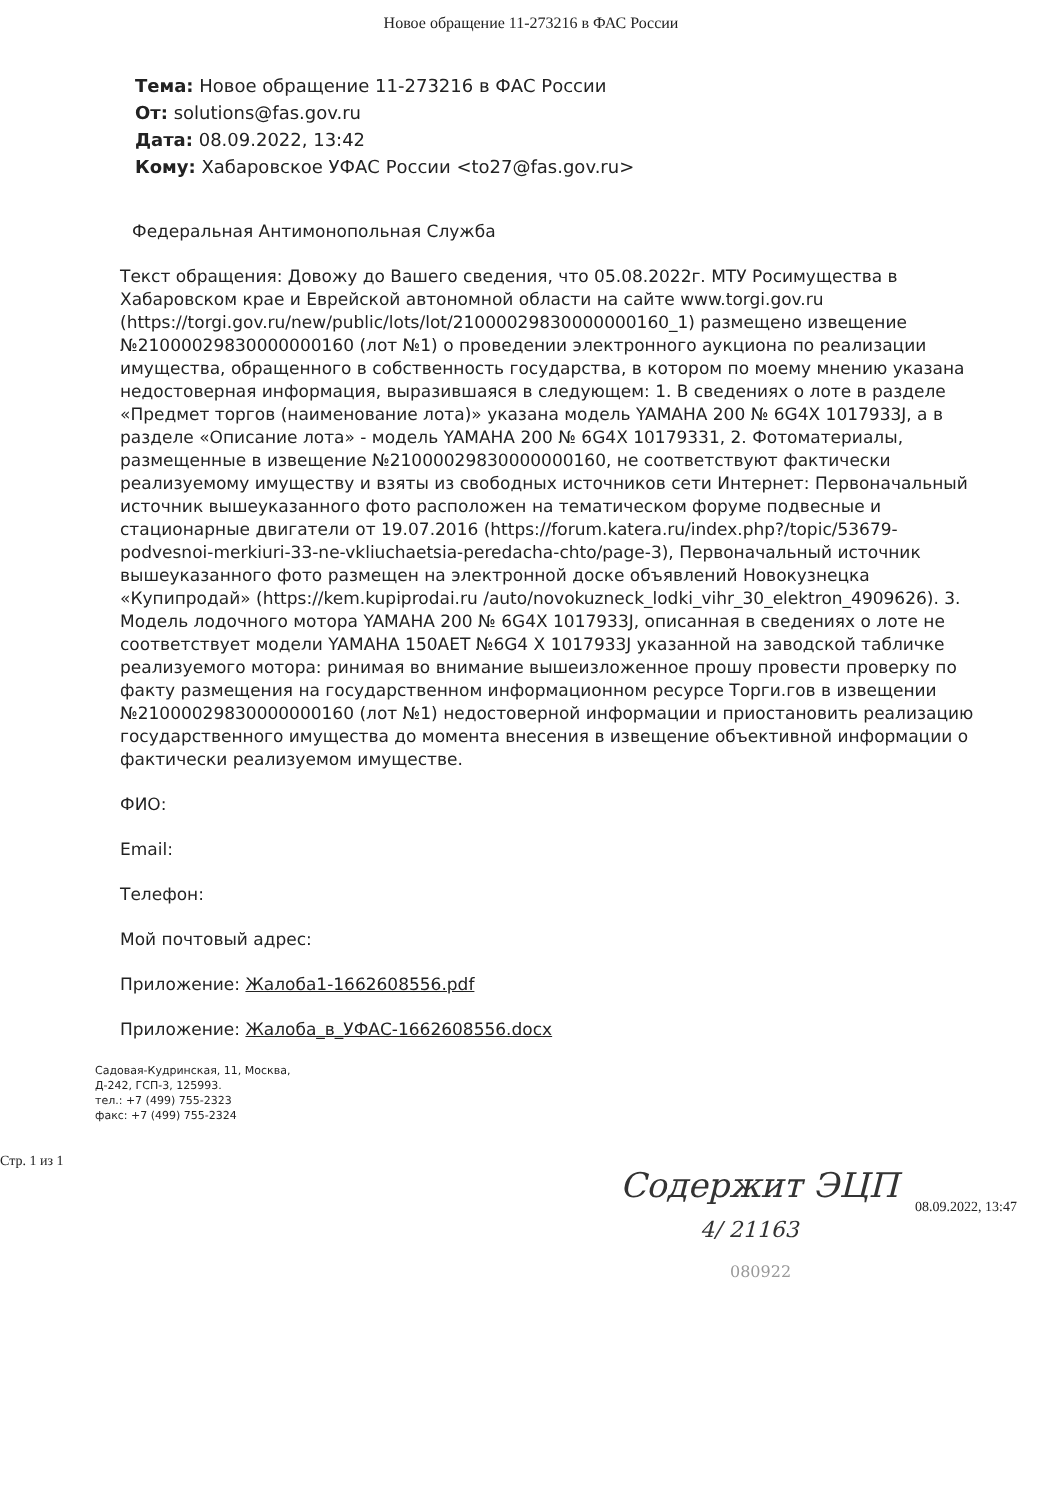Новое обращение 11-273216 в ФАС России
Тема: Новое обращение 11-273216 в ФАС России
От: solutions@fas.gov.ru
Дата: 08.09.2022, 13:42
Кому: Хабаровское УФАС России <to27@fas.gov.ru>
Федеральная Антимонопольная Служба
Текст обращения: Довожу до Вашего сведения, что 05.08.2022г. МТУ Росимущества в Хабаровском крае и Еврейской автономной области на сайте www.torgi.gov.ru (https://torgi.gov.ru/new/public/lots/lot/21000029830000000160_1) размещено извещение №21000029830000000160 (лот №1) о проведении электронного аукциона по реализации имущества, обращенного в собственность государства, в котором по моему мнению указана недостоверная информация, выразившаяся в следующем: 1. В сведениях о лоте в разделе «Предмет торгов (наименование лота)» указана модель YAMAHA 200 № 6G4X 1017933J, а в разделе «Описание лота» - модель YAMAHA 200 № 6G4X 10179331, 2. Фотоматериалы, размещенные в извещение №21000029830000000160, не соответствуют фактически реализуемому имуществу и взяты из свободных источников сети Интернет: Первоначальный источник вышеуказанного фото расположен на тематическом форуме подвесные и стационарные двигатели от 19.07.2016 (https://forum.katera.ru/index.php?/topic/53679-podvesnoi-merkiuri-33-ne-vkliuchaetsia-peredacha-chto/page-3), Первоначальный источник вышеуказанного фото размещен на электронной доске объявлений Новокузнецка «Купипродай» (https://kem.kupiprodai.ru /auto/novokuzneck_lodki_vihr_30_elektron_4909626). 3. Модель лодочного мотора YAMAHA 200 № 6G4X 1017933J, описанная в сведениях о лоте не соответствует модели YAMAHA 150AET №6G4 X 1017933J указанной на заводской табличке реализуемого мотора: ринимая во внимание вышеизложенное прошу провести проверку по факту размещения на государственном информационном ресурсе Торги.гов в извещении №21000029830000000160 (лот №1) недостоверной информации и приостановить реализацию государственного имущества до момента внесения в извещение объективной информации о фактически реализуемом имуществе.
ФИО:
Email:
Телефон:
Мой почтовый адрес:
Приложение: Жалоба1-1662608556.pdf
Приложение: Жалоба_в_УФАС-1662608556.docx
Садовая-Кудринская, 11, Москва,
Д-242, ГСП-3, 125993.
тел.: +7 (499) 755-2323
факс: +7 (499) 755-2324
Содержит ЭЦП
4/ 21163
080922
Стр. 1 из 1
08.09.2022, 13:47